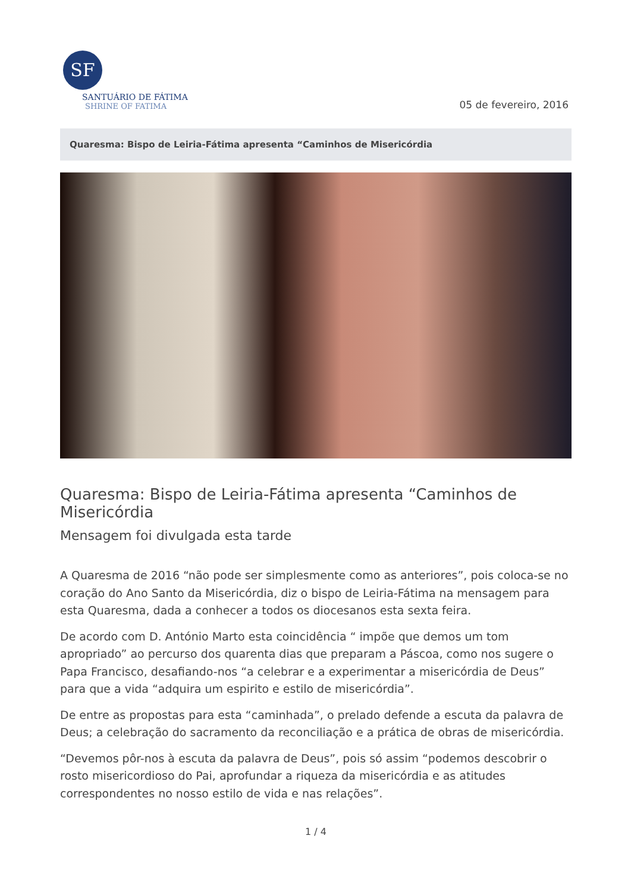SF
SANTUÁRIO DE FÁTIMA
SHRINE OF FATIMA
05 de fevereiro, 2016
Quaresma: Bispo de Leiria-Fátima apresenta “Caminhos de Misericórdia
Quaresma: Bispo de Leiria-Fátima apresenta “Caminhos de Misericórdia
Mensagem foi divulgada esta tarde
A Quaresma de 2016 “não pode ser simplesmente como as anteriores”, pois coloca-se no coração do Ano Santo da Misericórdia, diz o bispo de Leiria-Fátima na mensagem para esta Quaresma, dada a conhecer a todos os diocesanos esta sexta feira.
De acordo com D. António Marto esta coincidência “ impõe que demos um tom apropriado” ao percurso dos quarenta dias que preparam a Páscoa, como nos sugere o Papa Francisco, desafiando-nos “a celebrar e a experimentar a misericórdia de Deus” para que a vida “adquira um espirito e estilo de misericórdia”.
De entre as propostas para esta “caminhada”, o prelado defende a escuta da palavra de Deus; a celebração do sacramento da reconciliação e a prática de obras de misericórdia.
“Devemos pôr-nos à escuta da palavra de Deus”, pois só assim “podemos descobrir o rosto misericordioso do Pai, aprofundar a riqueza da misericórdia e as atitudes correspondentes no nosso estilo de vida e nas relações”.
1 / 4